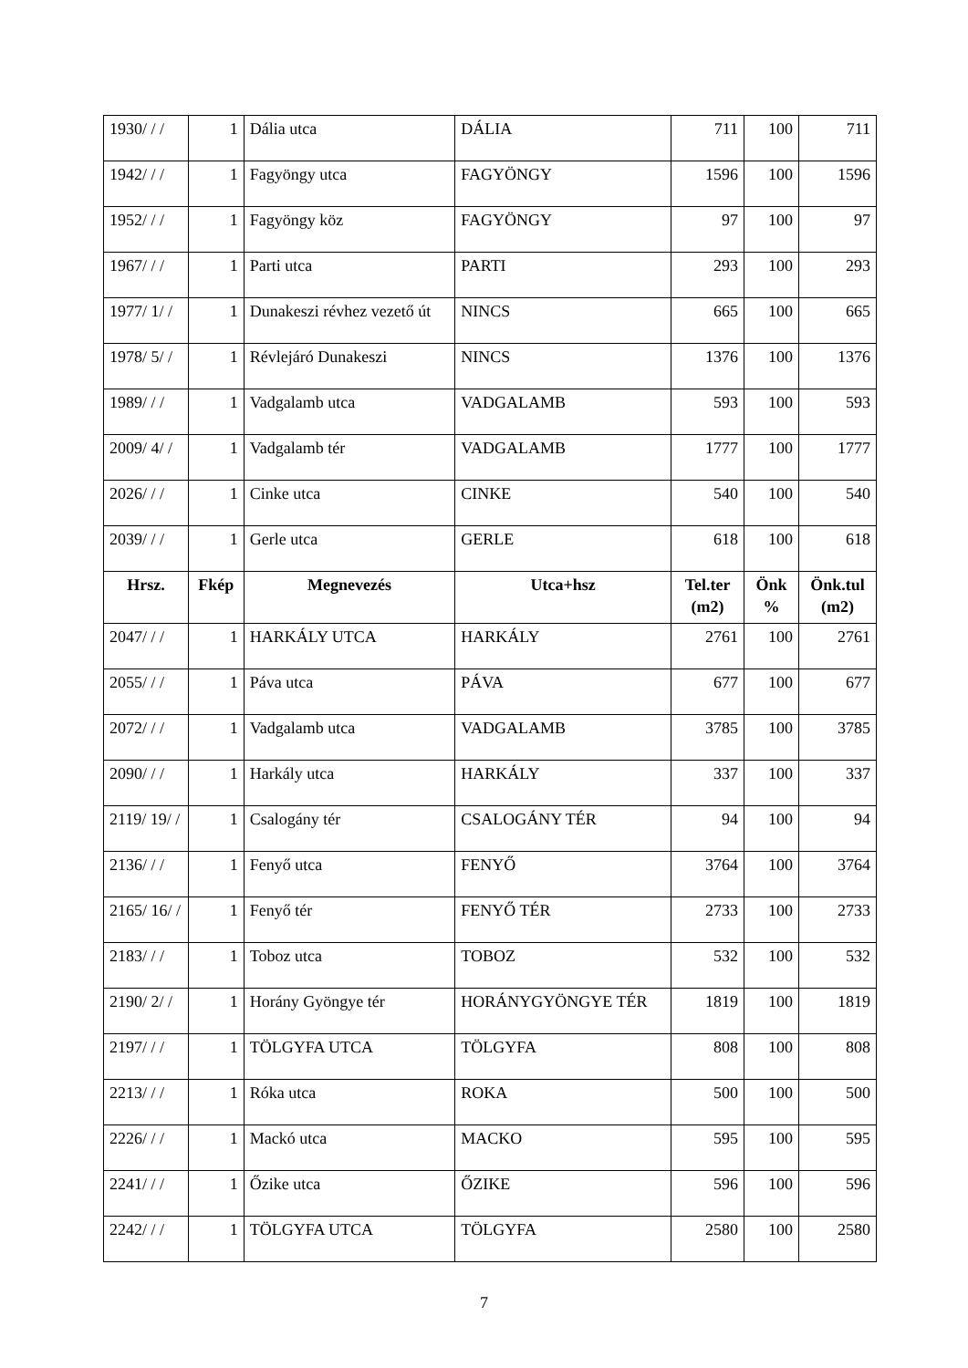| 1930/ / / | 1 | Dália utca | DÁLIA | 711 | 100 | 711 |
| 1942/ / / | 1 | Fagyöngy utca | FAGYÖNGY | 1596 | 100 | 1596 |
| 1952/ / / | 1 | Fagyöngy köz | FAGYÖNGY | 97 | 100 | 97 |
| 1967/ / / | 1 | Parti utca | PARTI | 293 | 100 | 293 |
| 1977/ 1/ / | 1 | Dunakeszi révhez vezető út | NINCS | 665 | 100 | 665 |
| 1978/ 5/ / | 1 | Révlejáró Dunakeszi | NINCS | 1376 | 100 | 1376 |
| 1989/ / / | 1 | Vadgalamb utca | VADGALAMB | 593 | 100 | 593 |
| 2009/ 4/ / | 1 | Vadgalamb tér | VADGALAMB | 1777 | 100 | 1777 |
| 2026/ / / | 1 | Cinke utca | CINKE | 540 | 100 | 540 |
| 2039/ / / | 1 | Gerle utca | GERLE | 618 | 100 | 618 |
| Hrsz. | Fkép | Megnevezés | Utca+hsz | Tel.ter (m2) | Önk % | Önk.tul (m2) |
| 2047/ / / | 1 | HARKÁLY UTCA | HARKÁLY | 2761 | 100 | 2761 |
| 2055/ / / | 1 | Páva utca | PÁVA | 677 | 100 | 677 |
| 2072/ / / | 1 | Vadgalamb utca | VADGALAMB | 3785 | 100 | 3785 |
| 2090/ / / | 1 | Harkály utca | HARKÁLY | 337 | 100 | 337 |
| 2119/ 19/ / | 1 | Csalogány tér | CSALOGÁNY TÉR | 94 | 100 | 94 |
| 2136/ / / | 1 | Fenyő utca | FENYŐ | 3764 | 100 | 3764 |
| 2165/ 16/ / | 1 | Fenyő tér | FENYŐ TÉR | 2733 | 100 | 2733 |
| 2183/ / / | 1 | Toboz utca | TOBOZ | 532 | 100 | 532 |
| 2190/ 2/ / | 1 | Horány Gyöngye tér | HORÁNYGYÖNGYE TÉR | 1819 | 100 | 1819 |
| 2197/ / / | 1 | TÖLGYFA UTCA | TÖLGYFA | 808 | 100 | 808 |
| 2213/ / / | 1 | Róka utca | ROKA | 500 | 100 | 500 |
| 2226/ / / | 1 | Mackó utca | MACKO | 595 | 100 | 595 |
| 2241/ / / | 1 | Őzike utca | ŐZIKE | 596 | 100 | 596 |
| 2242/ / / | 1 | TÖLGYFA UTCA | TÖLGYFA | 2580 | 100 | 2580 |
7